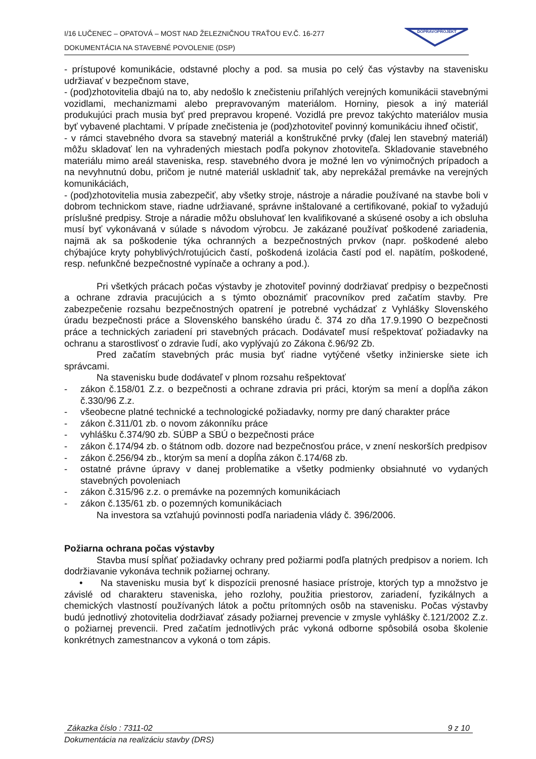I/16 LUČENEC – OPATOVÁ – MOST NAD ŽELEZNIČNOU TRAŤOU EV.Č. 16-277
DOKUMENTÁCIA NA STAVEBNÉ POVOLENIE (DSP)
DOPRAVOPROJEKT
- prístupové komunikácie, odstavné plochy a pod. sa musia po celý čas výstavby na stavenisku udržiavať v bezpečnom stave,
- (pod)zhotovitelia dbajú na to, aby nedošlo k znečisteniu priľahlých verejných komunikácii stavebnými vozidlami, mechanizmami alebo prepravovaným materiálom. Horniny, piesok a iný materiál produkujúci prach musia byť pred prepravou kropené. Vozidlá pre prevoz takýchto materiálov musia byť vybavené plachtami. V prípade znečistenia je (pod)zhotoviteľ povinný komunikáciu ihneď očistiť,
- v rámci stavebného dvora sa stavebný materiál a konštrukčné prvky (ďalej len stavebný materiál) môžu skladovať len na vyhradených miestach podľa pokynov zhotoviteľa. Skladovanie stavebného materiálu mimo areál staveniska, resp. stavebného dvora je možné len vo výnimočných prípadoch a na nevyhnutnú dobu, pričom je nutné materiál uskladniť tak, aby neprekážal premávke na verejných komunikáciách,
- (pod)zhotovitelia musia zabezpečiť, aby všetky stroje, nástroje a náradie používané na stavbe boli v dobrom technickom stave, riadne udržiavané, správne inštalované a certifikované, pokiaľ to vyžadujú príslušné predpisy. Stroje a náradie môžu obsluhovať len kvalifikované a skúsené osoby a ich obsluha musí byť vykonávaná v súlade s návodom výrobcu. Je zakázané používať poškodené zariadenia, najmä ak sa poškodenie týka ochranných a bezpečnostných prvkov (napr. poškodené alebo chýbajúce kryty pohyblivých/rotujúcich častí, poškodená izolácia častí pod el. napätím, poškodené, resp. nefunkčné bezpečnostné vypínače a ochrany a pod.).
Pri všetkých prácach počas výstavby je zhotoviteľ povinný dodržiavať predpisy o bezpečnosti a ochrane zdravia pracujúcich a s týmto oboznámiť pracovníkov pred začatím stavby. Pre zabezpečenie rozsahu bezpečnostných opatrení je potrebné vychádzať z Vyhlášky Slovenského úradu bezpečnosti práce a Slovenského banského úradu č. 374 zo dňa 17.9.1990 O bezpečnosti práce a technických zariadení pri stavebných prácach. Dodávateľ musí rešpektovať požiadavky na ochranu a starostlivosť o zdravie ľudí, ako vyplývajú zo Zákona č.96/92 Zb.
Pred začatím stavebných prác musia byť riadne vytýčené všetky inžinierske siete ich správcami.
Na stavenisku bude dodávateľ v plnom rozsahu rešpektovať
- zákon č.158/01 Z.z. o bezpečnosti a ochrane zdravia pri práci, ktorým sa mení a dopĺňa zákon č.330/96 Z.z.
- všeobecne platné technické a technologické požiadavky, normy pre daný charakter práce
- zákon č.311/01 zb. o novom zákonníku práce
- vyhlášku č.374/90 zb. SÚBP a SBÚ o bezpečnosti práce
- zákon č.174/94 zb. o štátnom odb. dozore nad bezpečnosťou práce, v znení neskorších predpisov
- zákon č.256/94 zb., ktorým sa mení a dopĺňa zákon č.174/68 zb.
- ostatné právne úpravy v danej problematike a všetky podmienky obsiahnuté vo vydaných stavebných povoleniach
- zákon č.315/96 z.z. o premávke na pozemných komunikáciach
- zákon č.135/61 zb. o pozemných komunikáciach
Na investora sa vzťahujú povinnosti podľa nariadenia vlády č. 396/2006.
Požiarna ochrana počas výstavby
Stavba musí spĺňať požiadavky ochrany pred požiarmi podľa platných predpisov a noriem. Ich dodržiavanie vykonáva technik požiarnej ochrany.
• Na stavenisku musia byť k dispozícii prenosné hasiace prístroje, ktorých typ a množstvo je závislé od charakteru staveniska, jeho rozlohy, použitia priestorov, zariadení, fyzikálnych a chemických vlastností používaných látok a počtu prítomných osôb na stavenisku. Počas výstavby budú jednotlivý zhotovitelia dodržiavať zásady požiarnej prevencie v zmysle vyhlášky č.121/2002 Z.z. o požiarnej prevencii. Pred začatím jednotlivých prác vykoná odborne spôsobilá osoba školenie konkrétnych zamestnancov a vykoná o tom zápis.
Zákazka číslo : 7311-02 9 z 10
Dokumentácia na realizáciu stavby (DRS)